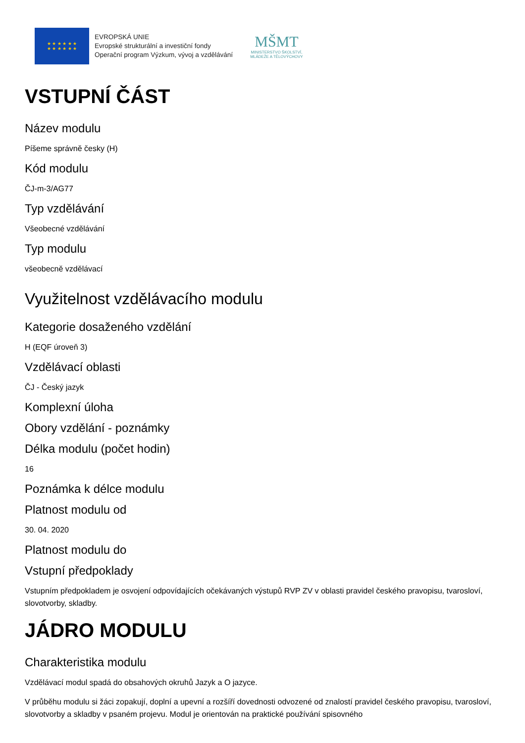★ ★ ★ ★ ★ ★
★ ★ ★ ★ ★ ★
EVROPSKÁ UNIE
Evropské strukturální a investiční fondy
Operační program Výzkum, vývoj a vzdělávání
MŠMT
MINISTERSTVO ŠKOLSTVÍ,
MLÁDEŽE A TĚLOVÝCHOVY
VSTUPNÍ ČÁST
Název modulu
Píšeme správně česky (H)
Kód modulu
ČJ-m-3/AG77
Typ vzdělávání
Všeobecné vzdělávání
Typ modulu
všeobecně vzdělávací
Využitelnost vzdělávacího modulu
Kategorie dosaženého vzdělání
H (EQF úroveň 3)
Vzdělávací oblasti
ČJ - Český jazyk
Komplexní úloha
Obory vzdělání - poznámky
Délka modulu (počet hodin)
16
Poznámka k délce modulu
Platnost modulu od
30. 04. 2020
Platnost modulu do
Vstupní předpoklady
Vstupním předpokladem je osvojení odpovídajících očekávaných výstupů RVP ZV v oblasti pravidel českého pravopisu, tvarosloví, slovotvorby, skladby.
JÁDRO MODULU
Charakteristika modulu
Vzdělávací modul spadá do obsahových okruhů Jazyk a O jazyce.
V průběhu modulu si žáci zopakují, doplní a upevní a rozšíří dovednosti odvozené od znalostí pravidel českého pravopisu, tvarosloví, slovotvorby a skladby v psaném projevu. Modul je orientován na praktické používání spisovného